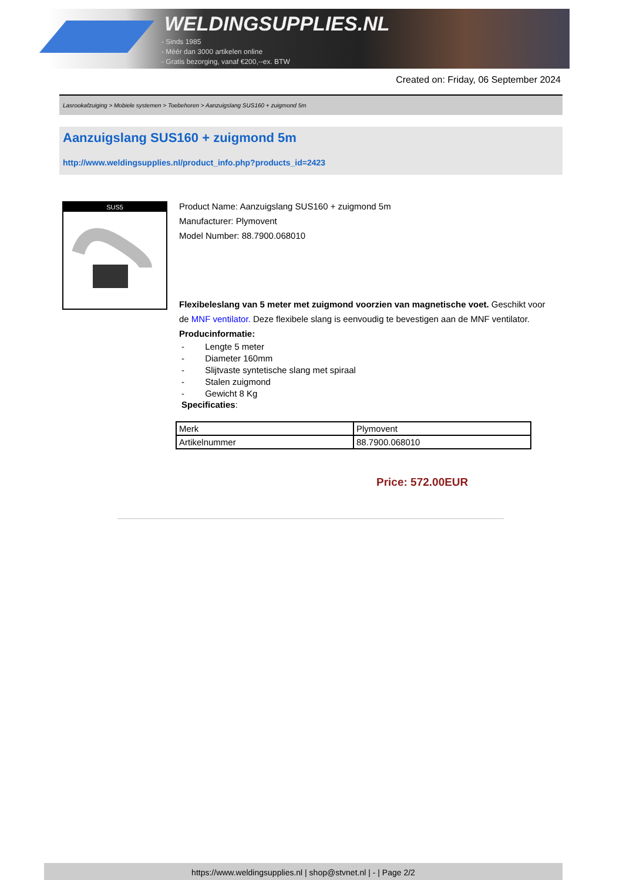WELDINGSUPPLIES.NL
- Sinds 1985
- Méér dan 3000 artikelen online
- Gratis bezorging, vanaf €200,--ex. BTW
Created on: Friday, 06 September 2024
Lasrookafzuiging > Mobiele systemen > Toebehoren > Aanzuigslang SUS160 + zuigmond 5m
Aanzuigslang SUS160 + zuigmond 5m
http://www.weldingsupplies.nl/product_info.php?products_id=2423
SUS5
Product Name: Aanzuigslang SUS160 + zuigmond 5m
Manufacturer: Plymovent
Model Number: 88.7900.068010
Flexibeleslang van 5 meter met zuigmond voorzien van magnetische voet. Geschikt voor de MNF ventilator. Deze flexibele slang is eenvoudig te bevestigen aan de MNF ventilator. Producinformatie:
- Lengte 5 meter
- Diameter 160mm
- Slijtvaste syntetische slang met spiraal
- Stalen zuigmond
- Gewicht 8 Kg
Specificaties:
| Merk | Plymovent |
| Artikelnummer | 88.7900.068010 |
Price: 572.00EUR
https://www.weldingsupplies.nl | shop@stvnet.nl | - | Page 2/2